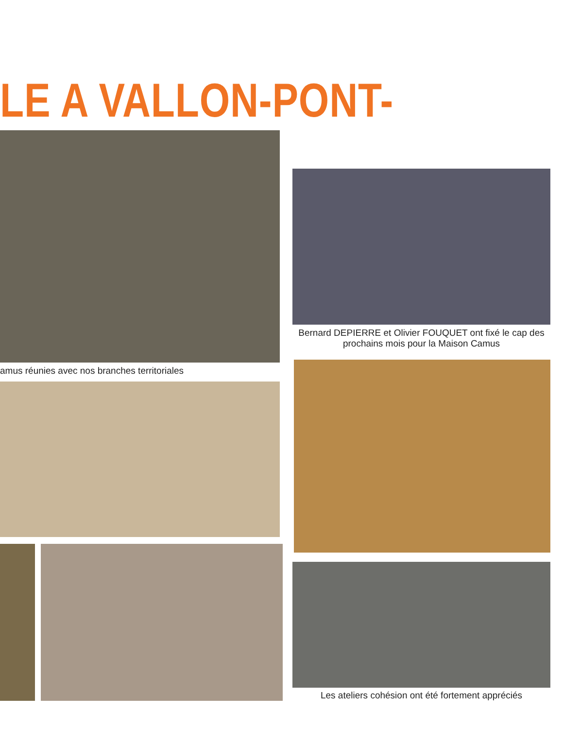LE A VALLON-PONT-D'ARC
amus réunies avec nos branches territoriales
Bernard DEPIERRE et Olivier FOUQUET ont fixé le cap des prochains mois pour la Maison Camus
Les ateliers cohésion ont été fortement appréciés